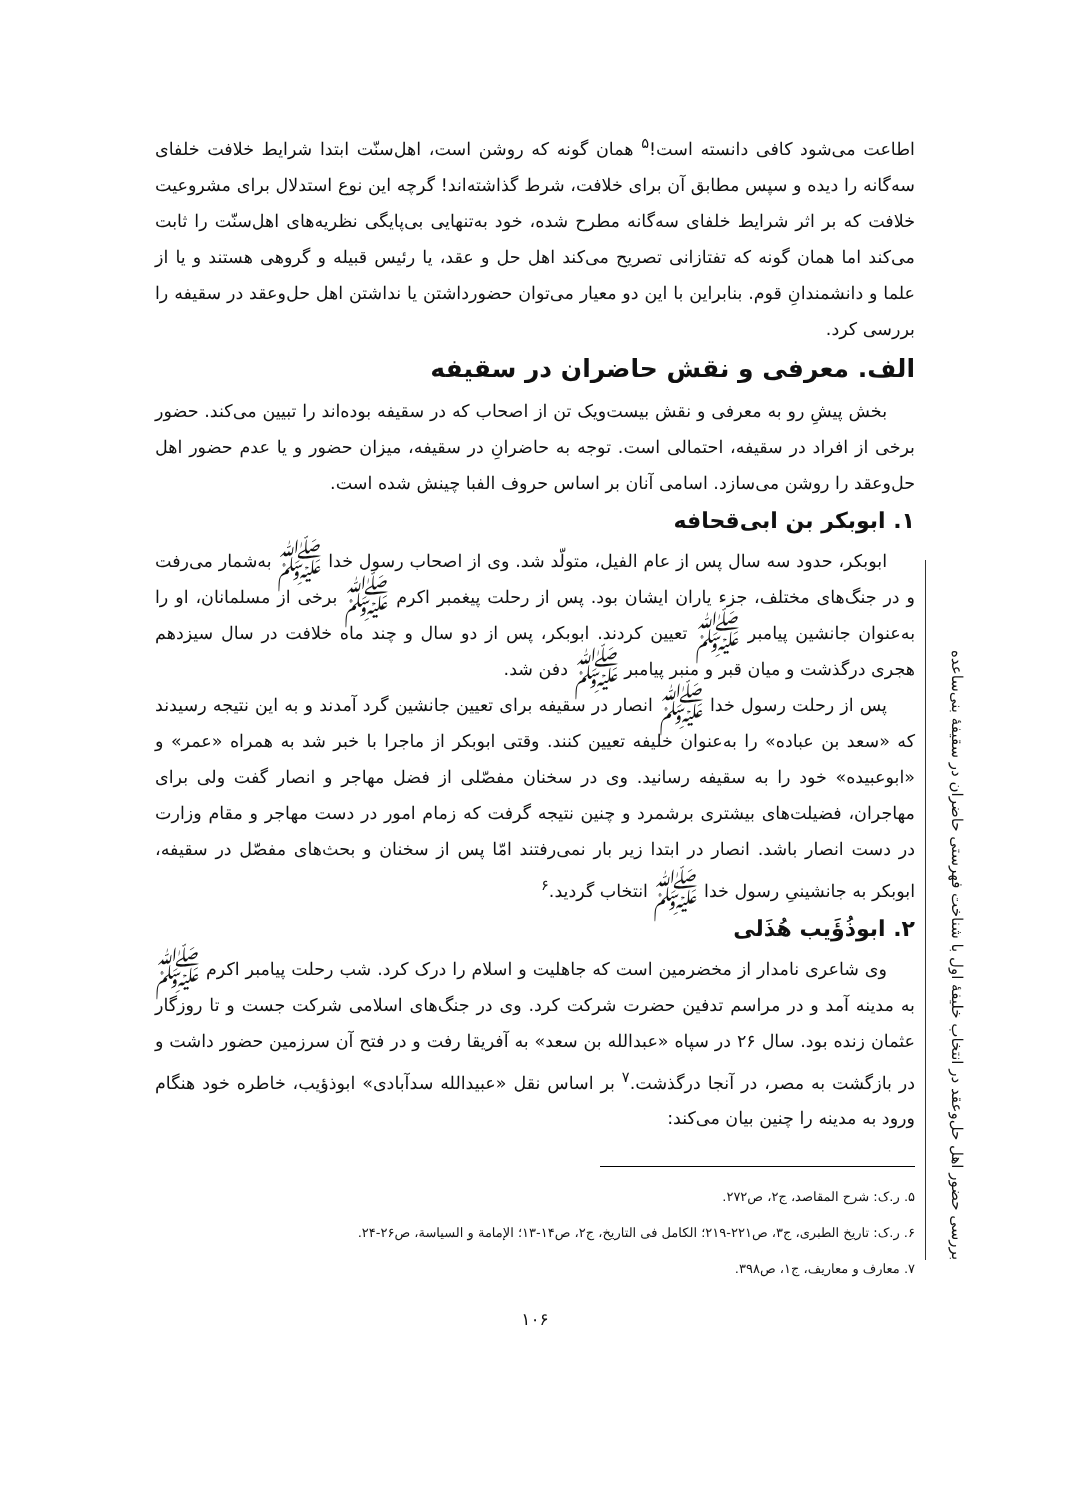اطاعت می‌شود کافی دانسته است!<sup>۵</sup> همان گونه که روشن است، اهل‌سنّت ابتدا شرایط خلافت خلفای سه‌گانه را دیده و سپس مطابق آن برای خلافت، شرط گذاشته‌اند! گرچه این نوع استدلال برای مشروعیت خلافت که بر اثر شرایط خلفای سه‌گانه مطرح شده، خود به‌تنهایی بی‌پایگی نظریه‌های اهل‌سنّت را ثابت می‌کند اما همان گونه که تفتازانی تصریح می‌کند اهل حل و عقد، یا رئیس قبیله و گروهی هستند و یا از علما و دانشمندانِ قوم. بنابراین با این دو معیار می‌توان حضورداشتن یا نداشتن اهل حل‌وعقد در سقیفه را بررسی کرد.
الف. معرفی و نقش حاضران در سقیفه
بخش پیشِ رو به معرفی و نقش بیست‌ویک تن از اصحاب که در سقیفه بوده‌اند را تبیین می‌کند. حضور برخی از افراد در سقیفه، احتمالی است. توجه به حاضرانِ در سقیفه، میزان حضور و یا عدم حضور اهل حل‌وعقد را روشن می‌سازد. اسامی آنان بر اساس حروف الفبا چینش شده است.
۱. ابوبکر بن ابی‌قحافه
ابوبکر، حدود سه سال پس از عام الفیل، متولّد شد. وی از اصحاب رسول خدا ﷺ به‌شمار می‌رفت و در جنگ‌های مختلف، جزء یاران ایشان بود. پس از رحلت پیغمبر اکرم ﷺ برخی از مسلمانان، او را به‌عنوان جانشین پیامبر ﷺ تعیین کردند. ابوبکر، پس از دو سال و چند ماه خلافت در سال سیزدهم هجری درگذشت و میان قبر و منبر پیامبر ﷺ دفن شد.
پس از رحلت رسول خدا ﷺ انصار در سقیفه برای تعیین جانشین گرد آمدند و به این نتیجه رسیدند که «سعد بن عباده» را به‌عنوان خلیفه تعیین کنند. وقتی ابوبکر از ماجرا با خبر شد به همراه «عمر» و «ابوعبیده» خود را به سقیفه رسانید. وی در سخنان مفصّلی از فضل مهاجر و انصار گفت ولی برای مهاجران، فضیلت‌های بیشتری برشمرد و چنین نتیجه گرفت که زمام امور در دست مهاجر و مقام وزارت در دست انصار باشد. انصار در ابتدا زیر بار نمی‌رفتند امّا پس از سخنان و بحث‌های مفصّل در سقیفه، ابوبکر به جانشینیِ رسول خدا ﷺ انتخاب گردید.<sup>۶</sup>
۲. ابوذُؤَیب هُذَلی
وی شاعری نامدار از مخضرمین است که جاهلیت و اسلام را درک کرد. شب رحلت پیامبر اکرم ﷺ به مدینه آمد و در مراسم تدفین حضرت شرکت کرد. وی در جنگ‌های اسلامی شرکت جست و تا روزگار عثمان زنده بود. سال ۲۶ در سپاه «عبدالله بن سعد» به آفریقا رفت و در فتح آن سرزمین حضور داشت و در بازگشت به مصر، در آنجا درگذشت.<sup>۷</sup> بر اساس نقل «عبیدالله سدآبادی» ابوذؤیب، خاطره خود هنگام ورود به مدینه را چنین بیان می‌کند:
۵. ر.ک: شرح المقاصد، ج۲، ص۲۷۲.
۶. ر.ک: تاریخ الطبری، ج۳، ص۲۲۱-۲۱۹؛ الکامل فی التاریخ، ج۲، ص۱۴-۱۳؛ الإمامة و السیاسة، ص۲۶-۲۴.
۷. معارف و معاریف، ج۱، ص۳۹۸.
۱۰۶
بررسی حضور اهل حل‌وعقد در انتخاب خلیفهٔ اول با شناخت فهرستی حاضران در سقیفهٔ بنی‌ساعده